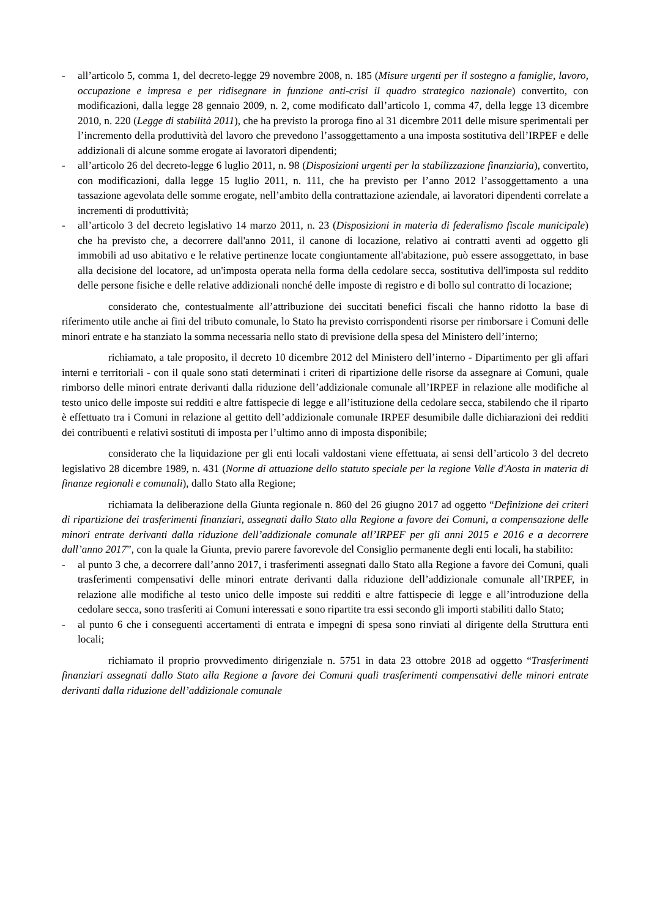- all’articolo 5, comma 1, del decreto-legge 29 novembre 2008, n. 185 (Misure urgenti per il sostegno a famiglie, lavoro, occupazione e impresa e per ridisegnare in funzione anti-crisi il quadro strategico nazionale) convertito, con modificazioni, dalla legge 28 gennaio 2009, n. 2, come modificato dall’articolo 1, comma 47, della legge 13 dicembre 2010, n. 220 (Legge di stabilità 2011), che ha previsto la proroga fino al 31 dicembre 2011 delle misure sperimentali per l’incremento della produttività del lavoro che prevedono l’assoggettamento a una imposta sostitutiva dell’IRPEF e delle addizionali di alcune somme erogate ai lavoratori dipendenti;
- all’articolo 26 del decreto-legge 6 luglio 2011, n. 98 (Disposizioni urgenti per la stabilizzazione finanziaria), convertito, con modificazioni, dalla legge 15 luglio 2011, n. 111, che ha previsto per l’anno 2012 l’assoggettamento a una tassazione agevolata delle somme erogate, nell’ambito della contrattazione aziendale, ai lavoratori dipendenti correlate a incrementi di produttività;
- all’articolo 3 del decreto legislativo 14 marzo 2011, n. 23 (Disposizioni in materia di federalismo fiscale municipale) che ha previsto che, a decorrere dall'anno 2011, il canone di locazione, relativo ai contratti aventi ad oggetto gli immobili ad uso abitativo e le relative pertinenze locate congiuntamente all'abitazione, può essere assoggettato, in base alla decisione del locatore, ad un'imposta operata nella forma della cedolare secca, sostitutiva dell'imposta sul reddito delle persone fisiche e delle relative addizionali nonché delle imposte di registro e di bollo sul contratto di locazione;
considerato che, contestualmente all’attribuzione dei succitati benefici fiscali che hanno ridotto la base di riferimento utile anche ai fini del tributo comunale, lo Stato ha previsto corrispondenti risorse per rimborsare i Comuni delle minori entrate e ha stanziato la somma necessaria nello stato di previsione della spesa del Ministero dell’interno;
richiamato, a tale proposito, il decreto 10 dicembre 2012 del Ministero dell’interno - Dipartimento per gli affari interni e territoriali - con il quale sono stati determinati i criteri di ripartizione delle risorse da assegnare ai Comuni, quale rimborso delle minori entrate derivanti dalla riduzione dell’addizionale comunale all’IRPEF in relazione alle modifiche al testo unico delle imposte sui redditi e altre fattispecie di legge e all’istituzione della cedolare secca, stabilendo che il riparto è effettuato tra i Comuni in relazione al gettito dell’addizionale comunale IRPEF desumibile dalle dichiarazioni dei redditi dei contribuenti e relativi sostituti di imposta per l’ultimo anno di imposta disponibile;
considerato che la liquidazione per gli enti locali valdostani viene effettuata, ai sensi dell’articolo 3 del decreto legislativo 28 dicembre 1989, n. 431 (Norme di attuazione dello statuto speciale per la regione Valle d'Aosta in materia di finanze regionali e comunali), dallo Stato alla Regione;
richiamata la deliberazione della Giunta regionale n. 860 del 26 giugno 2017 ad oggetto “Definizione dei criteri di ripartizione dei trasferimenti finanziari, assegnati dallo Stato alla Regione a favore dei Comuni, a compensazione delle minori entrate derivanti dalla riduzione dell’addizionale comunale all’IRPEF per gli anni 2015 e 2016 e a decorrere dall’anno 2017”, con la quale la Giunta, previo parere favorevole del Consiglio permanente degli enti locali, ha stabilito:
- al punto 3 che, a decorrere dall’anno 2017, i trasferimenti assegnati dallo Stato alla Regione a favore dei Comuni, quali trasferimenti compensativi delle minori entrate derivanti dalla riduzione dell’addizionale comunale all’IRPEF, in relazione alle modifiche al testo unico delle imposte sui redditi e altre fattispecie di legge e all’introduzione della cedolare secca, sono trasferiti ai Comuni interessati e sono ripartite tra essi secondo gli importi stabiliti dallo Stato;
- al punto 6 che i conseguenti accertamenti di entrata e impegni di spesa sono rinviati al dirigente della Struttura enti locali;
richiamato il proprio provvedimento dirigenziale n. 5751 in data 23 ottobre 2018 ad oggetto “Trasferimenti finanziari assegnati dallo Stato alla Regione a favore dei Comuni quali trasferimenti compensativi delle minori entrate derivanti dalla riduzione dell’addizionale comunale